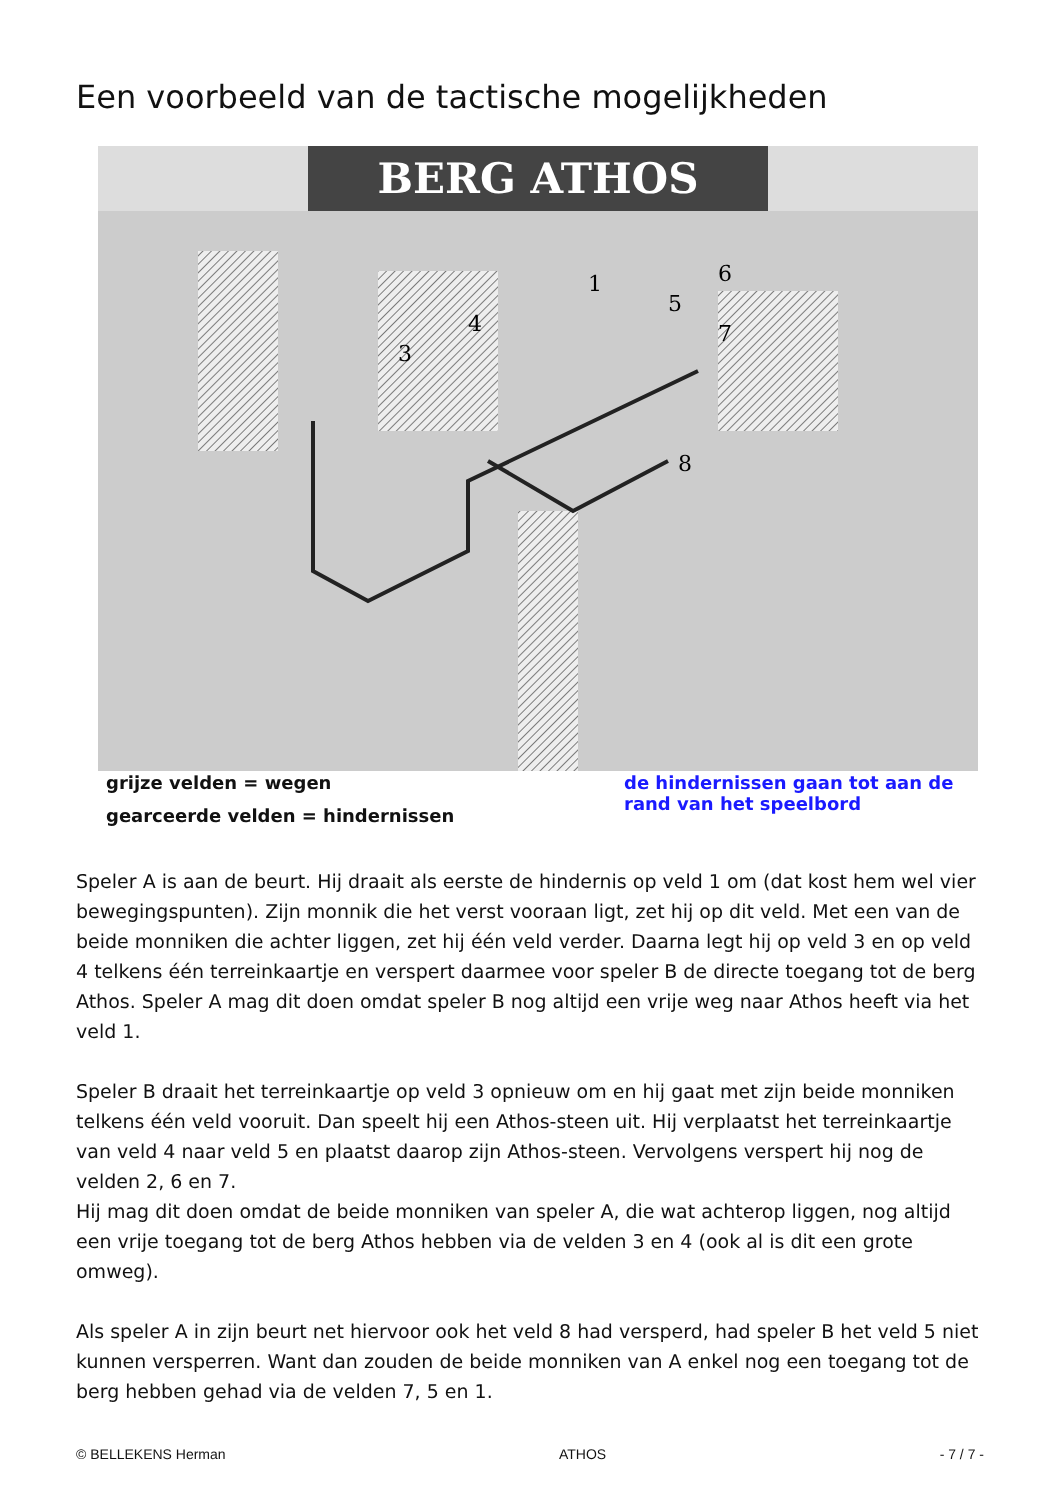Een voorbeeld van de tactische mogelijkheden
BERG ATHOS
1
3
4
5
6
7
8
grijze velden = wegen
gearceerde velden = hindernissen
de hindernissen gaan tot aan de rand van het speelbord
Speler A is aan de beurt. Hij draait als eerste de hindernis op veld 1 om (dat kost hem wel vier bewegingspunten). Zijn monnik die het verst vooraan ligt, zet hij op dit veld. Met een van de beide monniken die achter liggen, zet hij één veld verder. Daarna legt hij op veld 3 en op veld 4 telkens één terreinkaartje en verspert daarmee voor speler B de directe toegang tot de berg Athos. Speler A mag dit doen omdat speler B nog altijd een vrije weg naar Athos heeft via het veld 1.
Speler B draait het terreinkaartje op veld 3 opnieuw om en hij gaat met zijn beide monniken telkens één veld vooruit. Dan speelt hij een Athos-steen uit. Hij verplaatst het terreinkaartje van veld 4 naar veld 5 en plaatst daarop zijn Athos-steen. Vervolgens verspert hij nog de velden 2, 6 en 7.
Hij mag dit doen omdat de beide monniken van speler A, die wat achterop liggen, nog altijd een vrije toegang tot de berg Athos hebben via de velden 3 en 4 (ook al is dit een grote omweg).
Als speler A in zijn beurt net hiervoor ook het veld 8 had versperd, had speler B het veld 5 niet kunnen versperren. Want dan zouden de beide monniken van A enkel nog een toegang tot de berg hebben gehad via de velden 7, 5 en 1.
© BELLEKENS Herman ATHOS - 7 / 7 -